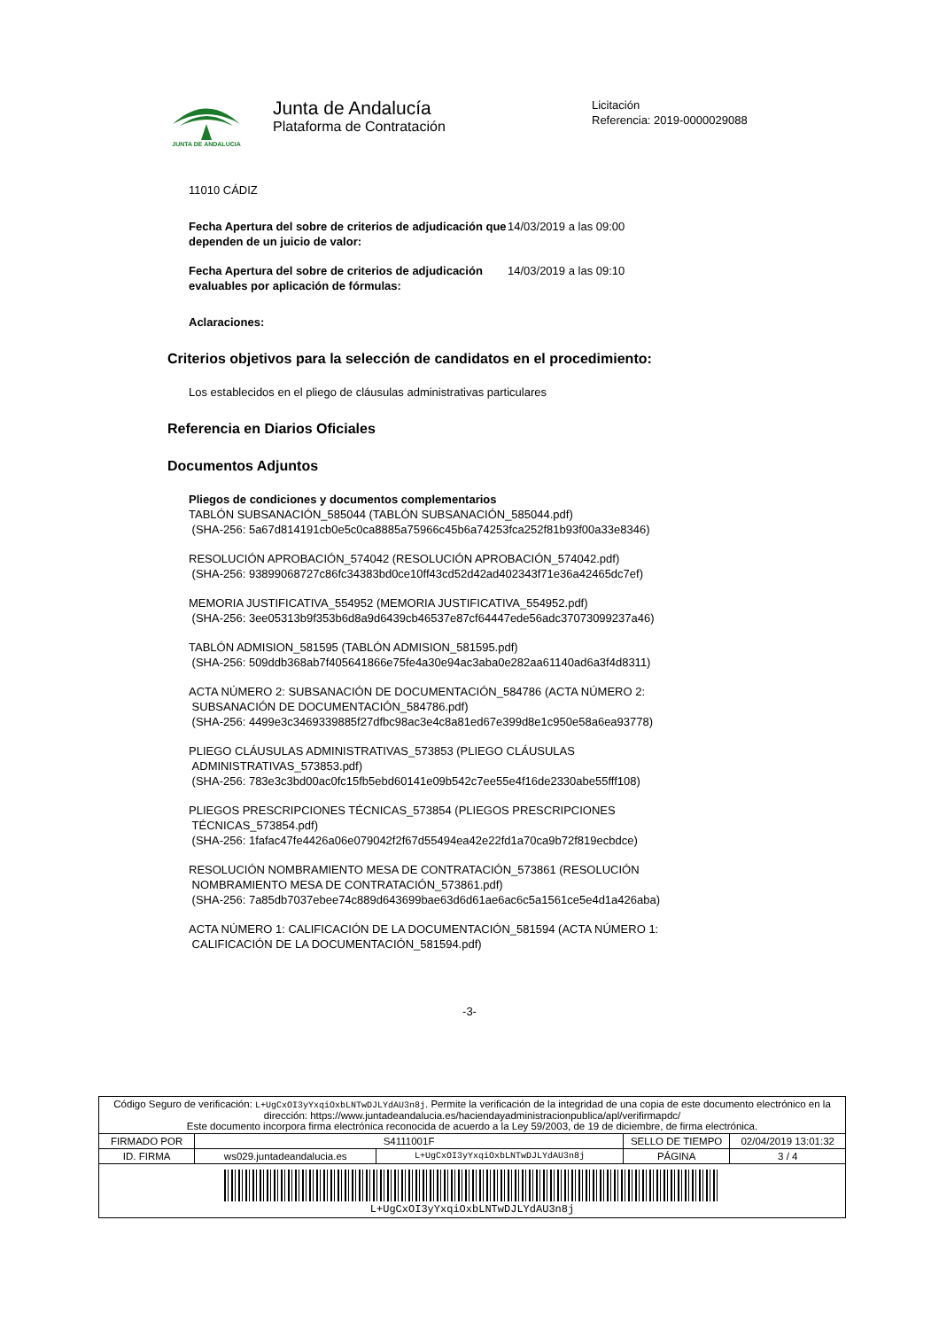JUNTA DE ANDALUCIA
Junta de Andalucía
Plataforma de Contratación
Licitación
Referencia: 2019-0000029088
11010 CÁDIZ
Fecha Apertura del sobre de criterios de adjudicación que dependen de un juicio de valor:
14/03/2019 a las 09:00
Fecha Apertura del sobre de criterios de adjudicación evaluables por aplicación de fórmulas:
14/03/2019 a las 09:10
Aclaraciones:
Criterios objetivos para la selección de candidatos en el procedimiento:
Los establecidos en el pliego de cláusulas administrativas particulares
Referencia en Diarios Oficiales
Documentos Adjuntos
Pliegos de condiciones y documentos complementarios
TABLÓN SUBSANACIÓN_585044 (TABLÓN SUBSANACIÓN_585044.pdf)
(SHA-256: 5a67d814191cb0e5c0ca8885a75966c45b6a74253fca252f81b93f00a33e8346)
RESOLUCIÓN APROBACIÓN_574042 (RESOLUCIÓN APROBACIÓN_574042.pdf)
(SHA-256: 93899068727c86fc34383bd0ce10ff43cd52d42ad402343f71e36a42465dc7ef)
MEMORIA JUSTIFICATIVA_554952 (MEMORIA JUSTIFICATIVA_554952.pdf)
(SHA-256: 3ee05313b9f353b6d8a9d6439cb46537e87cf64447ede56adc37073099237a46)
TABLÓN ADMISION_581595 (TABLÓN ADMISION_581595.pdf)
(SHA-256: 509ddb368ab7f405641866e75fe4a30e94ac3aba0e282aa61140ad6a3f4d8311)
ACTA NÚMERO 2: SUBSANACIÓN DE DOCUMENTACIÓN_584786 (ACTA NÚMERO 2:
SUBSANACIÓN DE DOCUMENTACIÓN_584786.pdf)
(SHA-256: 4499e3c3469339885f27dfbc98ac3e4c8a81ed67e399d8e1c950e58a6ea93778)
PLIEGO CLÁUSULAS ADMINISTRATIVAS_573853 (PLIEGO CLÁUSULAS
ADMINISTRATIVAS_573853.pdf)
(SHA-256: 783e3c3bd00ac0fc15fb5ebd60141e09b542c7ee55e4f16de2330abe55fff108)
PLIEGOS PRESCRIPCIONES TÉCNICAS_573854 (PLIEGOS PRESCRIPCIONES
TÉCNICAS_573854.pdf)
(SHA-256: 1fafac47fe4426a06e079042f2f67d55494ea42e22fd1a70ca9b72f819ecbdce)
RESOLUCIÓN NOMBRAMIENTO MESA DE CONTRATACIÓN_573861 (RESOLUCIÓN
NOMBRAMIENTO MESA DE CONTRATACIÓN_573861.pdf)
(SHA-256: 7a85db7037ebee74c889d643699bae63d6d61ae6ac6c5a1561ce5e4d1a426aba)
ACTA NÚMERO 1: CALIFICACIÓN DE LA DOCUMENTACIÓN_581594 (ACTA NÚMERO 1:
CALIFICACIÓN DE LA DOCUMENTACIÓN_581594.pdf)
-3-
| Código Seguro de verificación: L+UgCxOI3yYxqiOxbLNTwDJLYdAU3n8j . Permite la verificación de la integridad de una copia de este documento electrónico en la dirección: https://www.juntadeandalucia.es/haciendayadministracionpublica/apl/verifirmapdc/ Este documento incorpora firma electrónica reconocida de acuerdo a la Ley 59/2003, de 19 de diciembre, de firma electrónica. | | | | |
| FIRMADO POR | S4111001F | | SELLO DE TIEMPO | 02/04/2019 13:01:32 |
| ID. FIRMA | ws029.juntadeandalucia.es | L+UgCxOI3yYxqiOxbLNTwDJLYdAU3n8j | PÁGINA | 3 / 4 |
| L+UgCxOI3yYxqiOxbLNTwDJLYdAU3n8j | | | | |